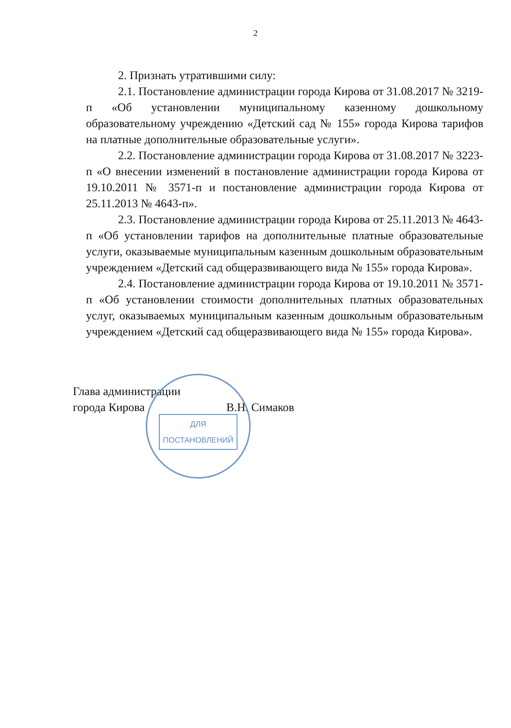2
2. Признать утратившими силу:
2.1. Постановление администрации города Кирова от 31.08.2017 № 3219-п «Об установлении муниципальному казенному дошкольному образовательному учреждению «Детский сад № 155» города Кирова тарифов на платные дополнительные образовательные услуги».
2.2. Постановление администрации города Кирова от 31.08.2017 № 3223-п «О внесении изменений в постановление администрации города Кирова от 19.10.2011 № 3571-п и постановление администрации города Кирова от 25.11.2013 № 4643-п».
2.3. Постановление администрации города Кирова от 25.11.2013 № 4643-п «Об установлении тарифов на дополнительные платные образовательные услуги, оказываемые муниципальным казенным дошкольным образовательным учреждением «Детский сад общеразвивающего вида № 155» города Кирова».
2.4. Постановление администрации города Кирова от 19.10.2011 № 3571-п «Об установлении стоимости дополнительных платных образовательных услуг, оказываемых муниципальным казенным дошкольным образовательным учреждением «Детский сад общеразвивающего вида № 155» города Кирова».
Глава администрации
города Кирова В.Н. Симаков
ДЛЯ
ПОСТАНОВЛЕНИЙ